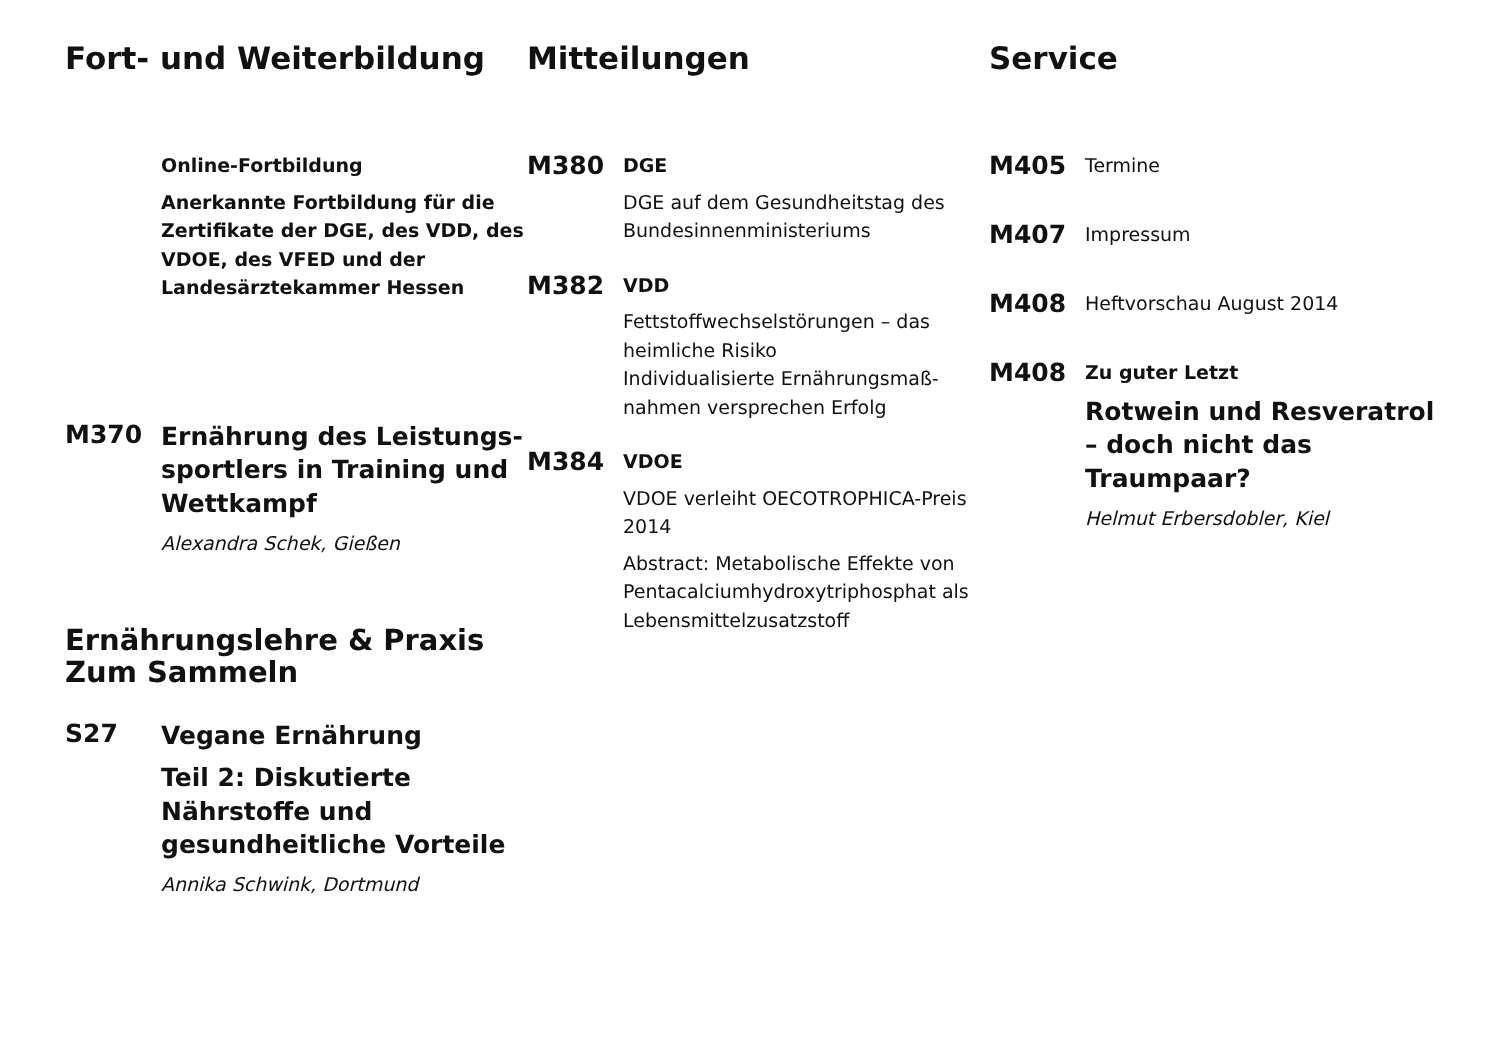Fort- und Weiterbildung
Online-Fortbildung
Anerkannte Fortbildung für die Zertifikate der DGE, des VDD, des VDOE, des VFED und der Landesärztekammer Hessen
M370
Ernährung des Leistungs­sportlers in Training und Wettkampf
Alexandra Schek, Gießen
Ernährungslehre & Praxis
Zum Sammeln
S27
Vegane Ernährung
Teil 2: Diskutierte Nährstoffe und gesundheitliche Vorteile
Annika Schwink, Dortmund
Mitteilungen
M380
DGE
DGE auf dem Gesundheitstag des Bundesinnenministeriums
M382
VDD
Fettstoffwechselstörungen – das heimliche Risiko
Individualisierte Ernährungsmaß­nahmen versprechen Erfolg
M384
VDOE
VDOE verleiht OECOTROPHICA-Preis 2014
Abstract: Metabolische Effekte von Pentacalciumhydroxytriphosphat als Lebensmittelzusatzstoff
Service
M405
Termine
M407
Impressum
M408
Heftvorschau August 2014
M408
Zu guter Letzt
Rotwein und Resveratrol – doch nicht das Traumpaar?
Helmut Erbersdobler, Kiel